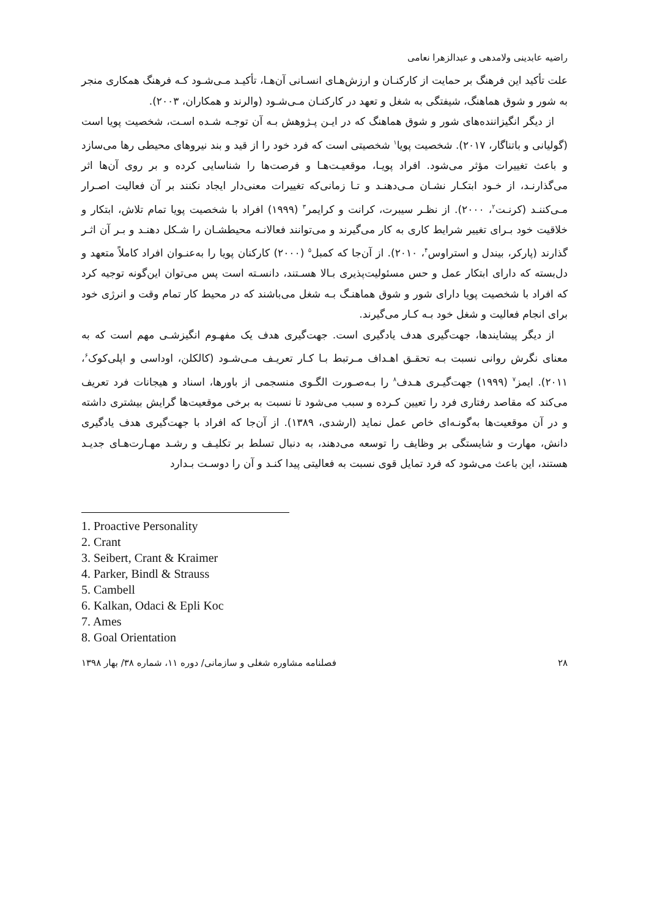راضیه عابدینی ولامدهی و عبدالزهرا نعامی
علت تأکید این فرهنگ بر حمایت از کارکنـان و ارزش‌هـای انسـانی آن‌هـا، تأکیـد مـی‌شـود کـه فرهنگ همکاری منجر به شور و شوق هماهنگ، شیفتگی به شغل و تعهد در کارکنـان مـی‌شـود (والرند و همکاران، ۲۰۰۳).
از دیگر انگیزاننده‌های شور و شوق هماهنگ که در ایـن پـژوهش بـه آن توجـه شـده اسـت، شخصیت پویا است (گولیانی و باتناگار، ۲۰۱۷). شخصیت پویا<sup>۱</sup> شخصیتی است که فرد خود را از قید و بند نیروهای محیطی رها می‌سازد و باعث تغییرات مؤثر می‌شود. افراد پویـا، موقعیـت‌هـا و فرصت‌ها را شناسایی کرده و بر روی آن‌ها اثر می‌گذارنـد، از خـود ابتکـار نشـان مـی‌دهنـد و تـا زمانی‌که تغییرات معنی‌دار ایجاد نکنند بر آن فعالیت اصـرار مـی‌کننـد (کرنـت<sup>۲</sup>، ۲۰۰۰). از نظـر سیبرت، کرانت و کرایمر<sup>۳</sup> (۱۹۹۹) افراد با شخصیت پویا تمام تلاش، ابتکار و خلاقیت خود بـرای تغییر شرایط کاری به کار می‌گیرند و می‌توانند فعالانـه محیطشـان را شـکل دهنـد و بـر آن اثـر گذارند (پارکر، بیندل و استراوس<sup>۴</sup>، ۲۰۱۰). از آن‌جا که کمبل<sup>۵</sup> (۲۰۰۰) کارکنان پویا را به‌عنـوان افراد کاملاً متعهد و دل‌بسته که دارای ابتکار عمل و حس مسئولیت‌پذیری بـالا هسـتند، دانسـته است پس می‌توان این‌گونه توجیه کرد که افراد با شخصیت پویا دارای شور و شوق هماهنـگ بـه شغل می‌باشند که در محیط کار تمام وقت و انرژی خود برای انجام فعالیت و شغل خود بـه کـار می‌گیرند.
از دیگر پیشایندها، جهت‌گیری هدف یادگیری است. جهت‌گیری هدف یک مفهـوم انگیزشـی مهم است که به معنای نگرش روانی نسبت بـه تحقـق اهـداف مـرتبط بـا کـار تعریـف مـی‌شـود (کالکلن، اوداسی و اپلی‌کوک<sup>۶</sup>، ۲۰۱۱). ایمز<sup>۷</sup> (۱۹۹۹) جهت‌گیـری هـدف<sup>۸</sup> را بـه‌صـورت الگـوی منسجمی از باورها، اسناد و هیجانات فرد تعریف می‌کند که مقاصد رفتاری فرد را تعیین کـرده و سبب می‌شود تا نسبت به برخی موقعیت‌ها گرایش بیشتری داشته و در آن موقعیت‌ها به‌گونـه‌ای خاص عمل نماید (ارشدی، ۱۳۸۹). از آن‌جا که افراد با جهت‌گیری هدف یادگیری دانش، مهارت و شایستگی بر وظایف را توسعه می‌دهند، به دنبال تسلط بر تکلیـف و رشـد مهـارت‌هـای جدیـد هستند، این باعث می‌شود که فرد تمایل قوی نسبت به فعالیتی پیدا کنـد و آن را دوسـت بـدارد
1. Proactive Personality
2. Crant
3. Seibert, Crant & Kraimer
4. Parker, Bindl & Strauss
5. Cambell
6. Kalkan, Odaci & Epli Koc
7. Ames
8. Goal Orientation
۲۸ فصلنامه مشاوره شغلی و سازمانی/ دوره ۱۱، شماره ۳۸/ بهار ۱۳۹۸